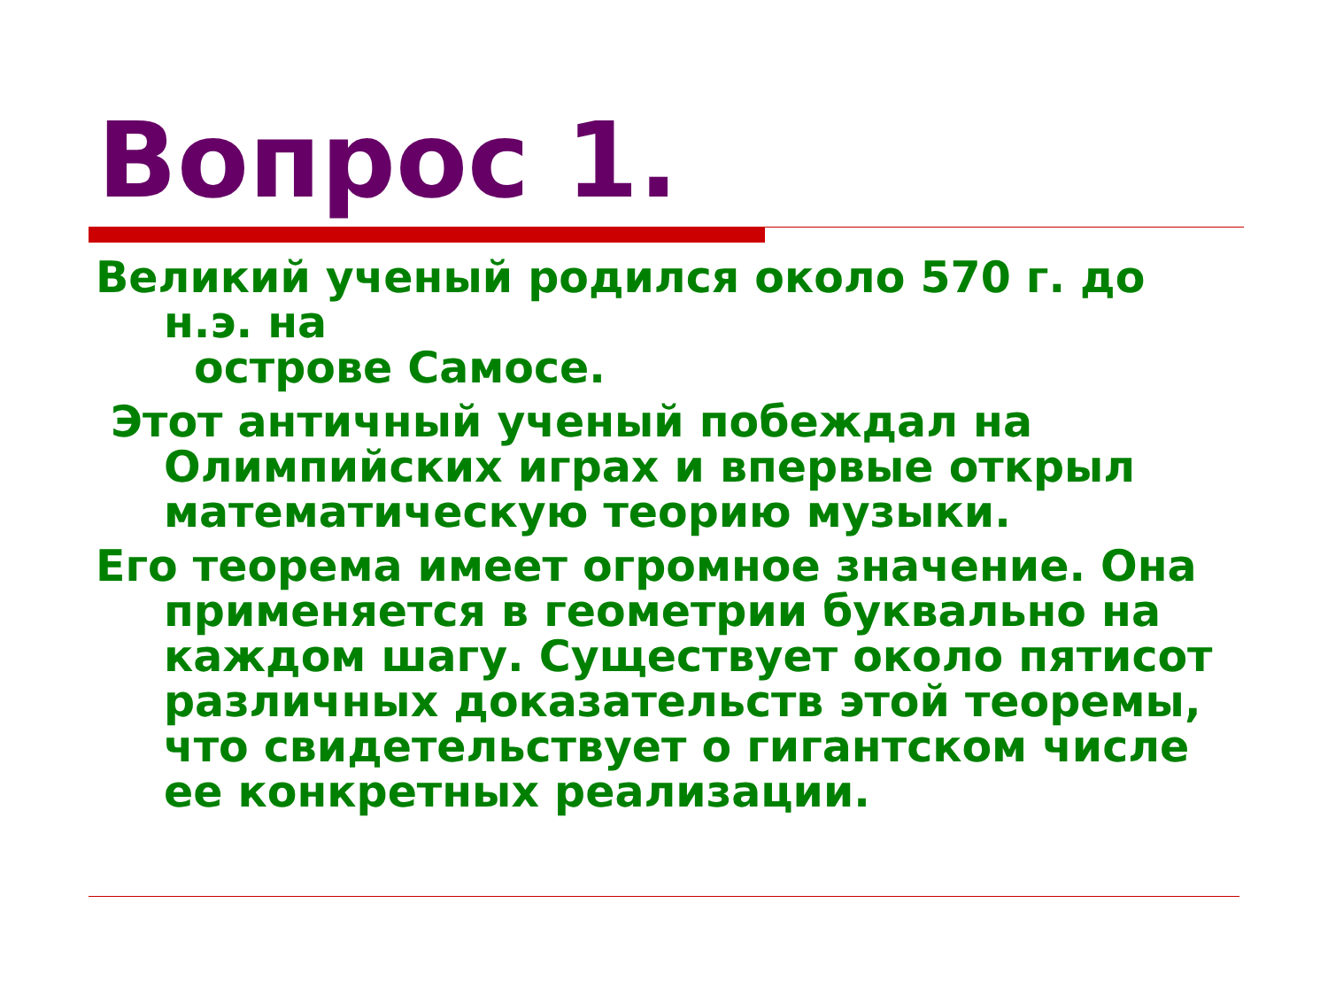Вопрос 1.
Великий ученый родился около 570 г. до н.э. на
острове Самосе.
Этот античный ученый побеждал на Олимпийских играх и впервые открыл математическую теорию музыки.
Его теорема имеет огромное значение. Она применяется в геометрии буквально на каждом шагу. Существует около пятисот различных доказательств этой теоремы, что свидетельствует о гигантском числе ее конкретных реализации.